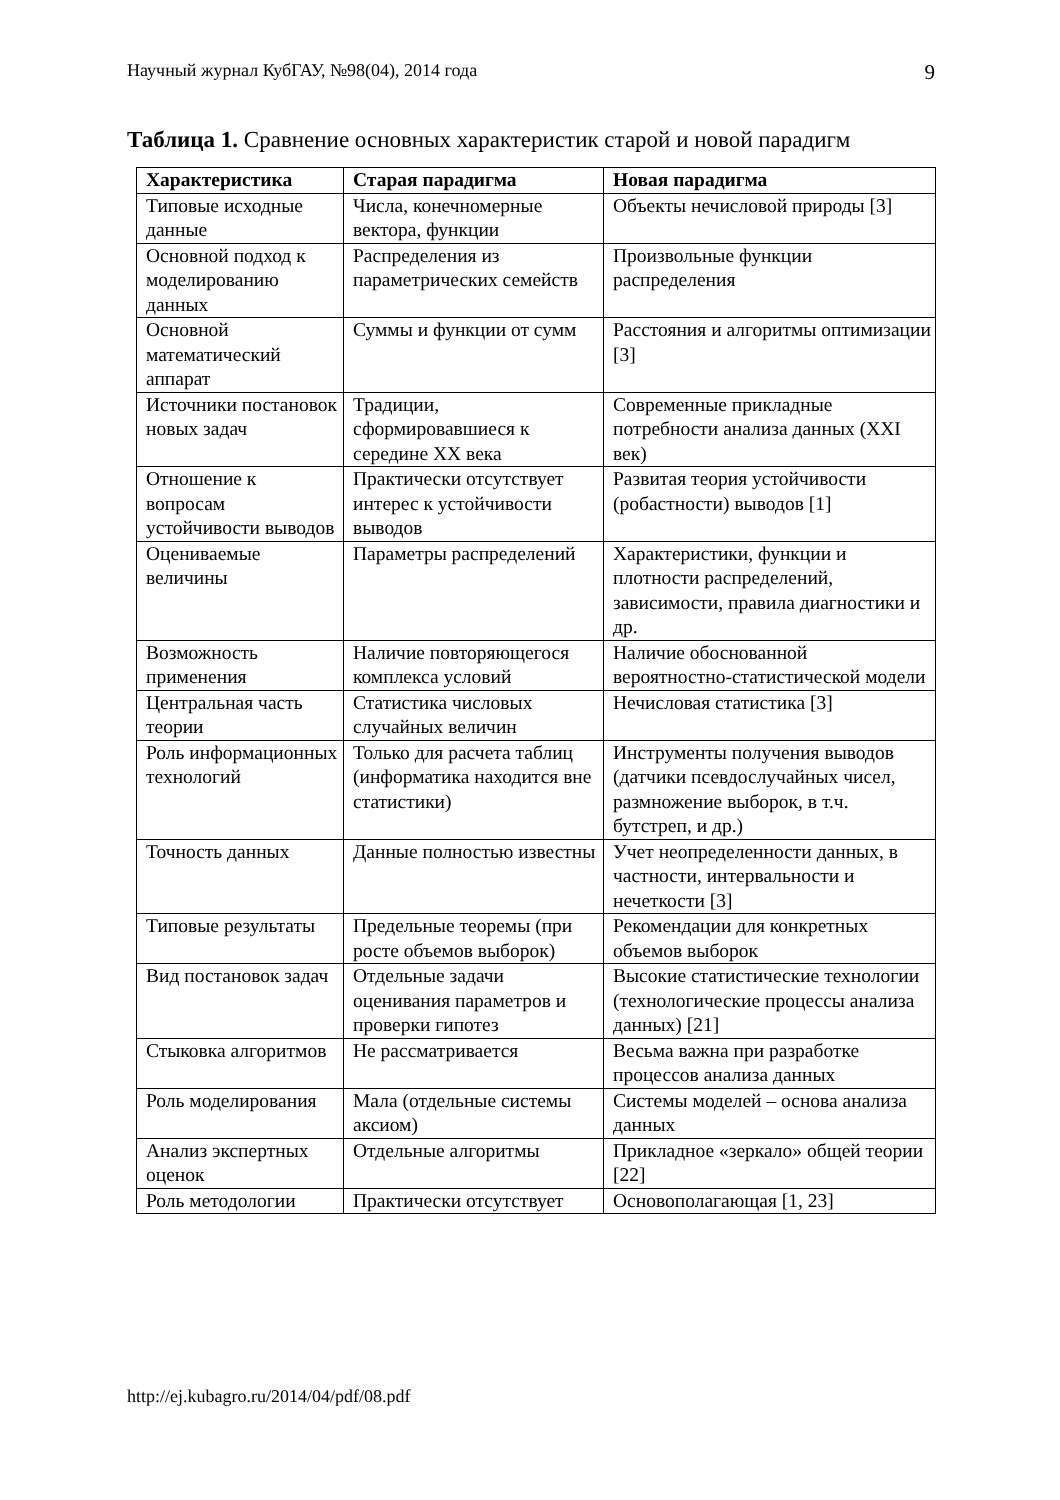Научный журнал КубГАУ, №98(04), 2014 года 9
Таблица 1. Сравнение основных характеристик старой и новой парадигм
| Характеристика | Старая парадигма | Новая парадигма |
| --- | --- | --- |
| Типовые исходные данные | Числа, конечномерные вектора, функции | Объекты нечисловой природы [3] |
| Основной подход к моделированию данных | Распределения из параметрических семейств | Произвольные функции распределения |
| Основной математический аппарат | Суммы и функции от сумм | Расстояния и алгоритмы оптимизации [3] |
| Источники постановок новых задач | Традиции, сформировавшиеся к середине XX века | Современные прикладные потребности анализа данных (XXI век) |
| Отношение к вопросам устойчивости выводов | Практически отсутствует интерес к устойчивости выводов | Развитая теория устойчивости (робастности) выводов [1] |
| Оцениваемые величины | Параметры распределений | Характеристики, функции и плотности распределений, зависимости, правила диагностики и др. |
| Возможность применения | Наличие повторяющегося комплекса условий | Наличие обоснованной вероятностно-статистической модели |
| Центральная часть теории | Статистика числовых случайных величин | Нечисловая статистика [3] |
| Роль информационных технологий | Только для расчета таблиц (информатика находится вне статистики) | Инструменты получения выводов (датчики псевдослучайных чисел, размножение выборок, в т.ч. бутстреп, и др.) |
| Точность данных | Данные полностью известны | Учет неопределенности данных, в частности, интервальности и нечеткости [3] |
| Типовые результаты | Предельные теоремы (при росте объемов выборок) | Рекомендации для конкретных объемов выборок |
| Вид постановок задач | Отдельные задачи оценивания параметров и проверки гипотез | Высокие статистические технологии (технологические процессы анализа данных) [21] |
| Стыковка алгоритмов | Не рассматривается | Весьма важна при разработке процессов анализа данных |
| Роль моделирования | Мала (отдельные системы аксиом) | Системы моделей – основа анализа данных |
| Анализ экспертных оценок | Отдельные алгоритмы | Прикладное «зеркало» общей теории [22] |
| Роль методологии | Практически отсутствует | Основополагающая [1, 23] |
http://ej.kubagro.ru/2014/04/pdf/08.pdf